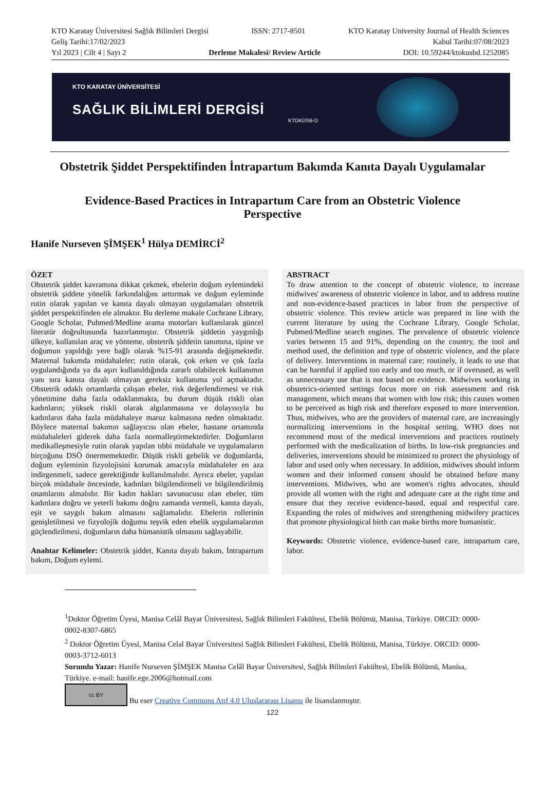KTO Karatay Üniversitesi Sağlık Bilimleri Dergisi ISSN: 2717-8501 KTO Karatay University Journal of Health Sciences
Geliş Tarihi:17/02/2023 Kabul Tarihi:07/08/2023
Yıl 2023 | Cilt 4 | Sayı 2 Derleme Makalesi/ Review Article DOI: 10.59244/ktokusbd.1252085
KTO KARATAY ÜNİVERSİTESİ
SAĞLIK BİLİMLERİ DERGİSİ
KTOKÜSB-D
Obstetrik Şiddet Perspektifinden İntrapartum Bakımda Kanıta Dayalı Uygulamalar
Evidence-Based Practices in Intrapartum Care from an Obstetric Violence Perspective
Hanife Nurseven ŞİMŞEK<sup>1</sup> Hülya DEMİRCİ<sup>2</sup>
ÖZET
Obstetrik şiddet kavramına dikkat çekmek, ebelerin doğum eylemindeki obstetrik şiddete yönelik farkındalığını arttırmak ve doğum eyleminde rutin olarak yapılan ve kanıta dayalı olmayan uygulamaları obstetrik şiddet perspektifinden ele almaktır. Bu derleme makale Cochrane Library, Google Scholar, Pubmed/Medline arama motorları kullanılarak güncel literatür doğrultusunda hazırlanmıştır. Obstetrik şiddetin yaygınlığı ülkeye, kullanılan araç ve yönteme, obstetrik şiddetin tanımına, tipine ve doğumun yapıldığı yere bağlı olarak %15-91 arasında değişmektedir. Maternal bakımda müdahaleler; rutin olarak, çok erken ve çok fazla uygulandığında ya da aşırı kullanıldığında zararlı olabilecek kullanımın yanı sıra kanıta dayalı olmayan gereksiz kullanıma yol açmaktadır. Obstetrik odaklı ortamlarda çalışan ebeler, risk değerlendirmesi ve risk yönetimine daha fazla odaklanmakta, bu durum düşük riskli olan kadınların; yüksek riskli olarak algılanmasına ve dolayısıyla bu kadınların daha fazla müdahaleye maruz kalmasına neden olmaktadır. Böylece maternal bakımın sağlayıcısı olan ebeler, hastane ortamında müdahaleleri giderek daha fazla normalleştirmektedirler. Doğumların medikalleşmesiyle rutin olarak yapılan tıbbi müdahale ve uygulamaların birçoğunu DSÖ önermemektedir. Düşük riskli gebelik ve doğumlarda, doğum eyleminin fizyolojisini korumak amacıyla müdahaleler en aza indirgenmeli, sadece gerektiğinde kullanılmalıdır. Ayrıca ebeler, yapılan birçok müdahale öncesinde, kadınları bilgilendirmeli ve bilgilendirilmiş onamlarını almalıdır. Bir kadın hakları savunucusu olan ebeler, tüm kadınlara doğru ve yeterli bakımı doğru zamanda vermeli, kanıta dayalı, eşit ve saygılı bakım almasını sağlamalıdır. Ebelerin rollerinin genişletilmesi ve fizyolojik doğumu teşvik eden ebelik uygulamalarının güçlendirilmesi, doğumların daha hümanistik olmasını sağlayabilir.
Anahtar Kelimeler: Obstetrik şiddet, Kanıta dayalı bakım, İntrapartum bakım, Doğum eylemi.
ABSTRACT
To draw attention to the concept of obstetric violence, to increase midwives' awareness of obstetric violence in labor, and to address routine and non-evidence-based practices in labor from the perspective of obstetric violence. This review article was prepared in line with the current literature by using the Cochrane Library, Google Scholar, Pubmed/Medline search engines. The prevalence of obstetric violence varies between 15 and 91%, depending on the country, the tool and method used, the definition and type of obstetric violence, and the place of delivery. Interventions in maternal care; routinely, it leads to use that can be harmful if applied too early and too much, or if overused, as well as unnecessary use that is not based on evidence. Midwives working in obstetrics-oriented settings focus more on risk assessment and risk management, which means that women with low risk; this causes women to be perceived as high risk and therefore exposed to more intervention. Thus, midwives, who are the providers of maternal care, are increasingly normalizing interventions in the hospital setting. WHO does not recommend most of the medical interventions and practices routinely performed with the medicalization of births. In low-risk pregnancies and deliveries, interventions should be minimized to protect the physiology of labor and used only when necessary. In addition, midwives should inform women and their informed consent should be obtained before many interventions. Midwives, who are women's rights advocates, should provide all women with the right and adequate care at the right time and ensure that they receive evidence-based, equal and respectful care. Expanding the roles of midwives and strengthening midwifery practices that promote physiological birth can make births more humanistic.
Keywords: Obstetric violence, evidence-based care, intrapartum care, labor.
<sup>1</sup> Doktor Öğretim Üyesi, Manisa Celâl Bayar Üniversitesi, Sağlık Bilimleri Fakültesi, Ebelik Bölümü, Manisa, Türkiye. ORCID: 0000-0002-8307-6865
<sup>2</sup> Doktor Öğretim Üyesi, Manisa Celal Bayar Üniversitesi Sağlık Bilimleri Fakültesi, Ebelik Bölümü, Manisa, Türkiye. ORCID: 0000-0003-3712-6013
Sorumlu Yazar: Hanife Nurseven ŞİMŞEK Manisa Celâl Bayar Üniversitesi, Sağlık Bilimleri Fakültesi, Ebelik Bölümü, Manisa, Türkiye. e-mail: hanife.ege.2006@hotmail.com
cc BY Bu eser Creative Commons Atıf 4.0 Uluslararası Lisansı ile lisanslanmıştır.
122